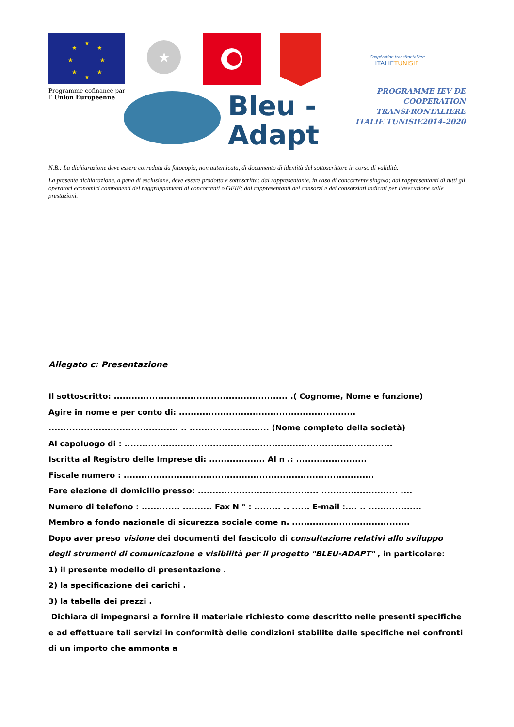★
★
★
★
★
★
★
★
Programme cofinancé par
l’ Union Européenne
★
Coopération transfrontalière
ITALIETUNISIE
Bleu -
Adapt
PROGRAMME IEV DE
COOPERATION TRANSFRONTALIERE
ITALIE TUNISIE2014-2020
N.B.: La dichiarazione deve essere corredata da fotocopia, non autenticata, di documento di identità del sottoscrittore in corso di validità.
La presente dichiarazione, a pena di esclusione, deve essere prodotta e sottoscritta: dal rappresentante, in caso di concorrente singolo; dai rappresentanti di tutti gli operatori economici componenti dei raggruppamenti di concorrenti o GEIE; dai rappresentanti dei consorzi e dei consorziati indicati per l’esecuzione delle prestazioni.
Allegato c: Presentazione
Il sottoscritto: ........................................................... .( Cognome, Nome e funzione)
Agire in nome e per conto di: ............................................................
............................................ .. ........................... (Nome completo della società)
Al capoluogo di : ...........................................................................................
Iscritta al Registro delle Imprese di: ................... Al n .: ........................
Fiscale numero : .....................................................................................
Fare elezione di domicilio presso: ......................................... .......................... ....
Numero di telefono : ............. .......... Fax N ° : ......... .. ...... E-mail :.... .. ..................
Membro a fondo nazionale di sicurezza sociale come n. ........................................
Dopo aver preso visione dei documenti del fascicolo di consultazione relativi allo sviluppo degli strumenti di comunicazione e visibilità per il progetto "BLEU-ADAPT" , in particolare:
1) il presente modello di presentazione .
2) la specificazione dei carichi .
3) la tabella dei prezzi .
Dichiara di impegnarsi a fornire il materiale richiesto come descritto nelle presenti specifiche e ad effettuare tali servizi in conformità delle condizioni stabilite dalle specifiche nei confronti di un importo che ammonta a